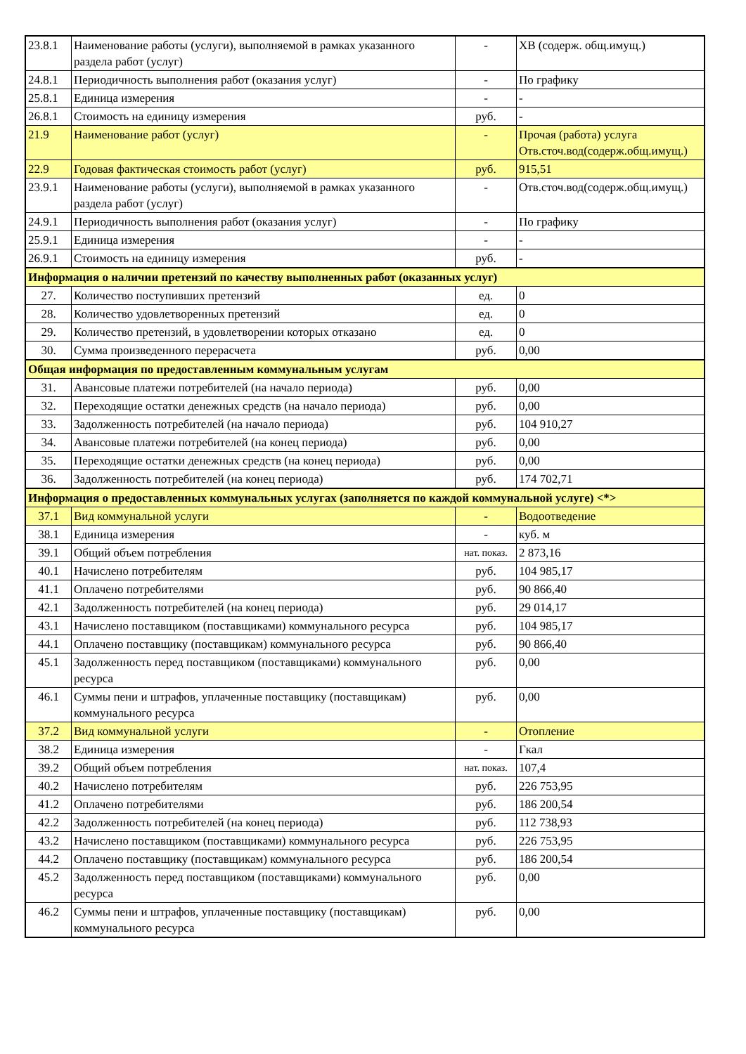| 23.8.1 | Наименование работы (услуги), выполняемой в рамках указанного раздела работ (услуг) | - | ХВ (содерж. общ.имущ.) |
| 24.8.1 | Периодичность выполнения работ (оказания услуг) | - | По графику |
| 25.8.1 | Единица измерения | - | - |
| 26.8.1 | Стоимость на единицу измерения | руб. | - |
| 21.9 | Наименование работ (услуг) | - | Прочая (работа) услуга Отв.сточ.вод(содерж.общ.имущ.) |
| 22.9 | Годовая фактическая стоимость работ (услуг) | руб. | 915,51 |
| 23.9.1 | Наименование работы (услуги), выполняемой в рамках указанного раздела работ (услуг) | - | Отв.сточ.вод(содерж.общ.имущ.) |
| 24.9.1 | Периодичность выполнения работ (оказания услуг) | - | По графику |
| 25.9.1 | Единица измерения | - | - |
| 26.9.1 | Стоимость на единицу измерения | руб. | - |
| Информация о наличии претензий по качеству выполненных работ (оказанных услуг) | | | |
| 27. | Количество поступивших претензий | ед. | 0 |
| 28. | Количество удовлетворенных претензий | ед. | 0 |
| 29. | Количество претензий, в удовлетворении которых отказано | ед. | 0 |
| 30. | Сумма произведенного перерасчета | руб. | 0,00 |
| Общая информация по предоставленным коммунальным услугам | | | |
| 31. | Авансовые платежи потребителей (на начало периода) | руб. | 0,00 |
| 32. | Переходящие остатки денежных средств (на начало периода) | руб. | 0,00 |
| 33. | Задолженность потребителей (на начало периода) | руб. | 104 910,27 |
| 34. | Авансовые платежи потребителей (на конец периода) | руб. | 0,00 |
| 35. | Переходящие остатки денежных средств (на конец периода) | руб. | 0,00 |
| 36. | Задолженность потребителей (на конец периода) | руб. | 174 702,71 |
| Информация о предоставленных коммунальных услугах (заполняется по каждой коммунальной услуге) <*> | | | |
| 37.1 | Вид коммунальной услуги | - | Водоотведение |
| 38.1 | Единица измерения | - | куб. м |
| 39.1 | Общий объем потребления | нат. показ. | 2 873,16 |
| 40.1 | Начислено потребителям | руб. | 104 985,17 |
| 41.1 | Оплачено потребителями | руб. | 90 866,40 |
| 42.1 | Задолженность потребителей (на конец периода) | руб. | 29 014,17 |
| 43.1 | Начислено поставщиком (поставщиками) коммунального ресурса | руб. | 104 985,17 |
| 44.1 | Оплачено поставщику (поставщикам) коммунального ресурса | руб. | 90 866,40 |
| 45.1 | Задолженность перед поставщиком (поставщиками) коммунального ресурса | руб. | 0,00 |
| 46.1 | Суммы пени и штрафов, уплаченные поставщику (поставщикам) коммунального ресурса | руб. | 0,00 |
| 37.2 | Вид коммунальной услуги | - | Отопление |
| 38.2 | Единица измерения | - | Гкал |
| 39.2 | Общий объем потребления | нат. показ. | 107,4 |
| 40.2 | Начислено потребителям | руб. | 226 753,95 |
| 41.2 | Оплачено потребителями | руб. | 186 200,54 |
| 42.2 | Задолженность потребителей (на конец периода) | руб. | 112 738,93 |
| 43.2 | Начислено поставщиком (поставщиками) коммунального ресурса | руб. | 226 753,95 |
| 44.2 | Оплачено поставщику (поставщикам) коммунального ресурса | руб. | 186 200,54 |
| 45.2 | Задолженность перед поставщиком (поставщиками) коммунального ресурса | руб. | 0,00 |
| 46.2 | Суммы пени и штрафов, уплаченные поставщику (поставщикам) коммунального ресурса | руб. | 0,00 |